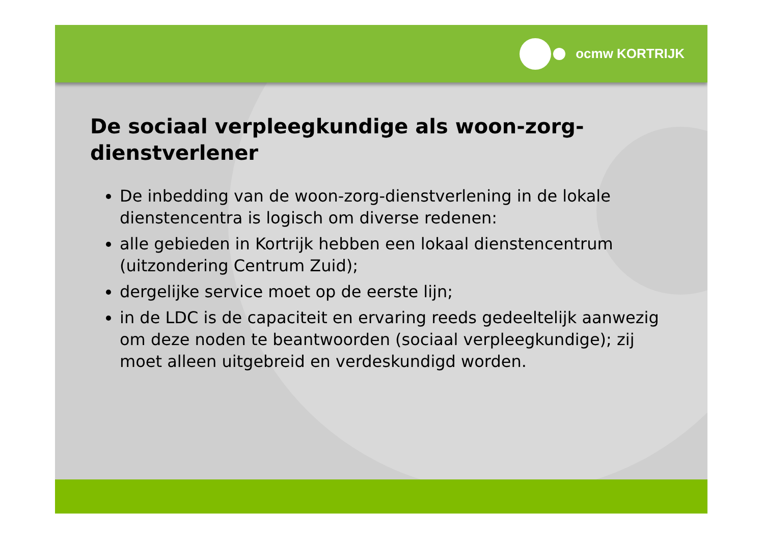ocmw KORTRIJK
De sociaal verpleegkundige als woon-zorg-dienstverlener
De inbedding van de woon-zorg-dienstverlening in de lokale dienstencentra is logisch om diverse redenen:
alle gebieden in Kortrijk hebben een lokaal dienstencentrum (uitzondering Centrum Zuid);
dergelijke service moet op de eerste lijn;
in de LDC is de capaciteit en ervaring reeds gedeeltelijk aanwezig om deze noden te beantwoorden (sociaal verpleegkundige); zij moet alleen uitgebreid en verdeskundigd worden.